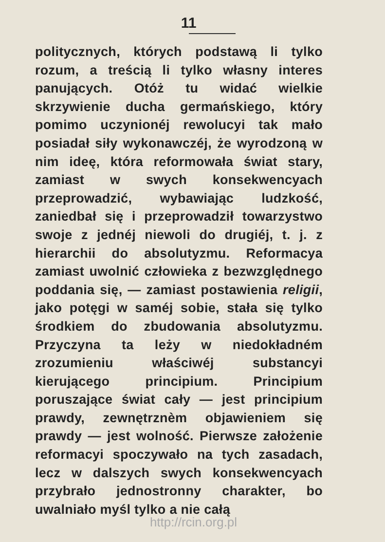11
politycznych, których podstawą li tylko rozum, a treścią li tylko własny interes panujących. Otóż tu widać wielkie skrzywienie ducha germańskiego, który pomimo uczynionéj rewolucyi tak mało posiadał siły wykonawczéj, że wyrodzoną w nim ideę, która reformowała świat stary, zamiast w swych konsekwencyach przeprowadzić, wybawiając ludzkość, zaniedbał się i przeprowadził towarzystwo swoje z jednéj niewoli do drugiéj, t. j. z hierarchii do absolutyzmu. Reformacya zamiast uwolnić człowieka z bezwzględnego poddania się, — zamiast postawienia religii, jako potęgi w saméj sobie, stała się tylko środkiem do zbudowania absolutyzmu. Przyczyna ta leży w niedokładném zrozumieniu właściwéj substancyi kierującego principium. Principium poruszające świat cały — jest principium prawdy, zewnętrznèm objawieniem się prawdy — jest wolność. Pierwsze założenie reformacyi spoczywało na tych zasadach, lecz w dalszych swych konsekwencyach przybrało jednostronny charakter, bo uwalniało myśl tylko a nie całą
http://rcin.org.pl